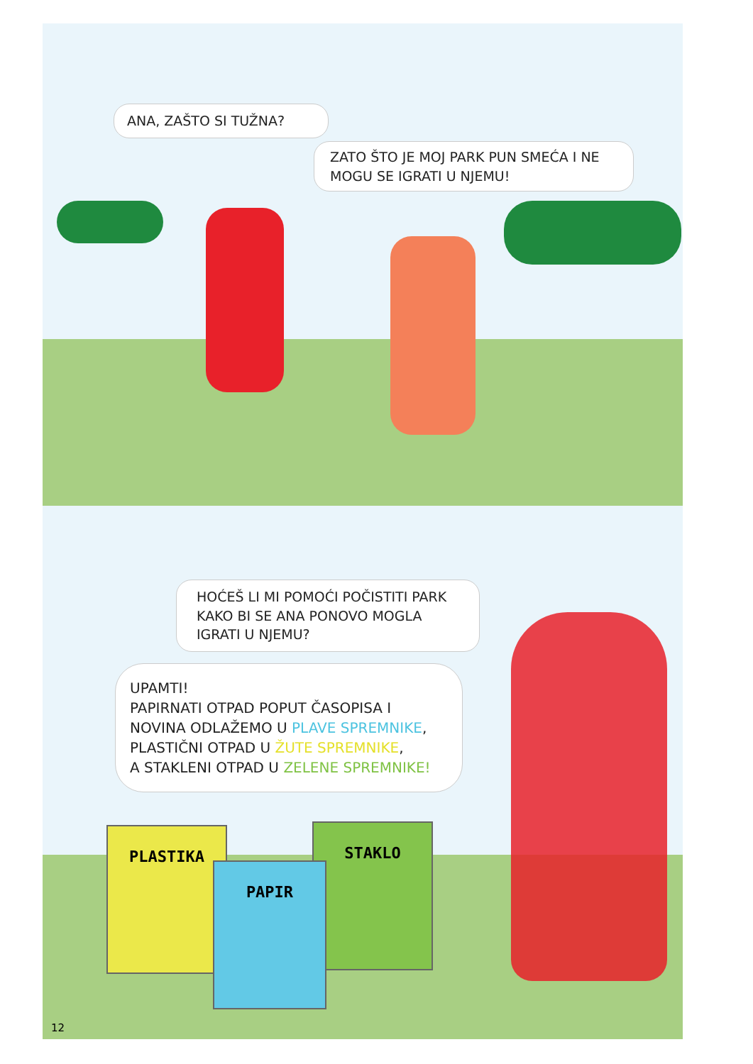ANA, ZAŠTO SI TUŽNA?
ZATO ŠTO JE MOJ PARK PUN SMEĆA I NE MOGU SE IGRATI U NJEMU!
HOĆEŠ LI MI POMOĆI POČISTITI PARK KAKO BI SE ANA PONOVO MOGLA IGRATI U NJEMU?
UPAMTI!
PAPIRNATI OTPAD POPUT ČASOPISA I NOVINA ODLAŽEMO U PLAVE SPREMNIKE,
PLASTIČNI OTPAD U ŽUTE SPREMNIKE,
A STAKLENI OTPAD U ZELENE SPREMNIKE!
PLASTIKA STAKLO
PAPIR
12